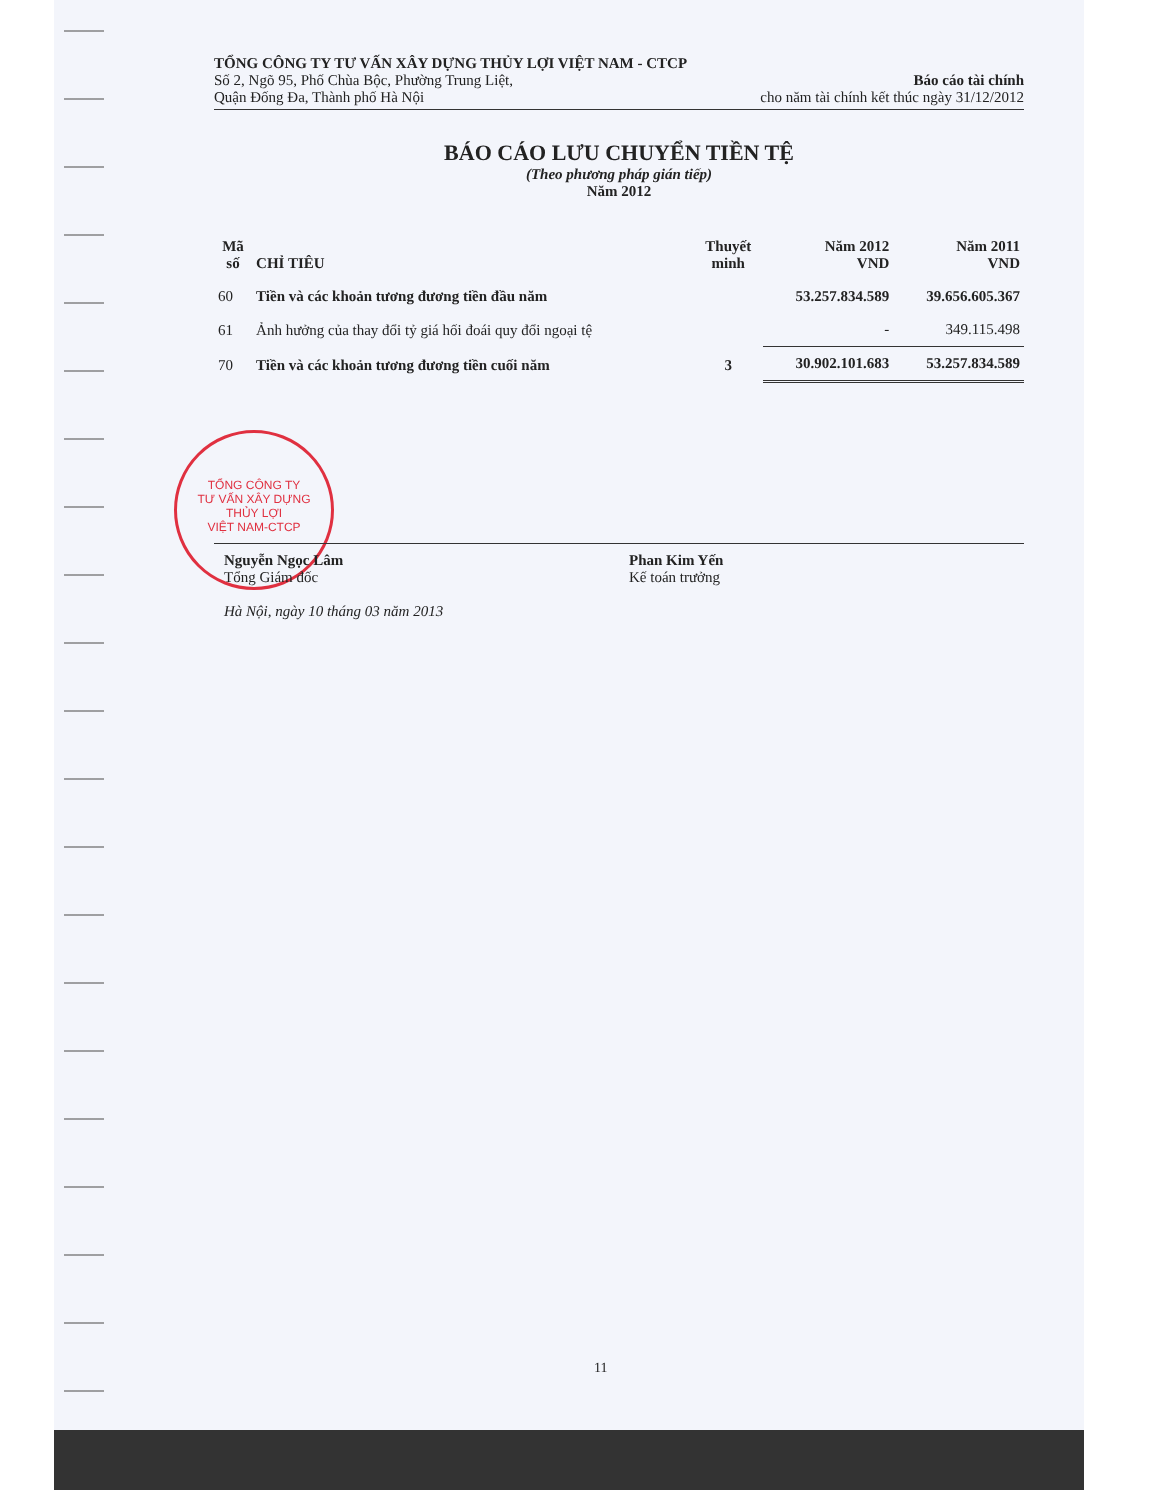TỔNG CÔNG TY
TƯ VẤN XÂY DỰNG
THỦY LỢI
VIỆT NAM-CTCP
TỔNG CÔNG TY TƯ VẤN XÂY DỰNG THỦY LỢI VIỆT NAM - CTCP
Số 2, Ngõ 95, Phố Chùa Bộc, Phường Trung Liệt,
Quận Đống Đa, Thành phố Hà Nội
Báo cáo tài chính
cho năm tài chính kết thúc ngày 31/12/2012
BÁO CÁO LƯU CHUYỂN TIỀN TỆ
(Theo phương pháp gián tiếp)
Năm 2012
| Mã số | CHỈ TIÊU | Thuyết minh | Năm 2012 VND | Năm 2011 VND |
| --- | --- | --- | --- | --- |
| 60 | Tiền và các khoản tương đương tiền đầu năm | | 53.257.834.589 | 39.656.605.367 |
| 61 | Ảnh hưởng của thay đổi tỷ giá hối đoái quy đổi ngoại tệ | | - | 349.115.498 |
| 70 | Tiền và các khoản tương đương tiền cuối năm | 3 | 30.902.101.683 | 53.257.834.589 |
Nguyễn Ngọc Lâm
Tổng Giám đốc
Hà Nội, ngày 10 tháng 03 năm 2013
Phan Kim Yến
Kế toán trưởng
11